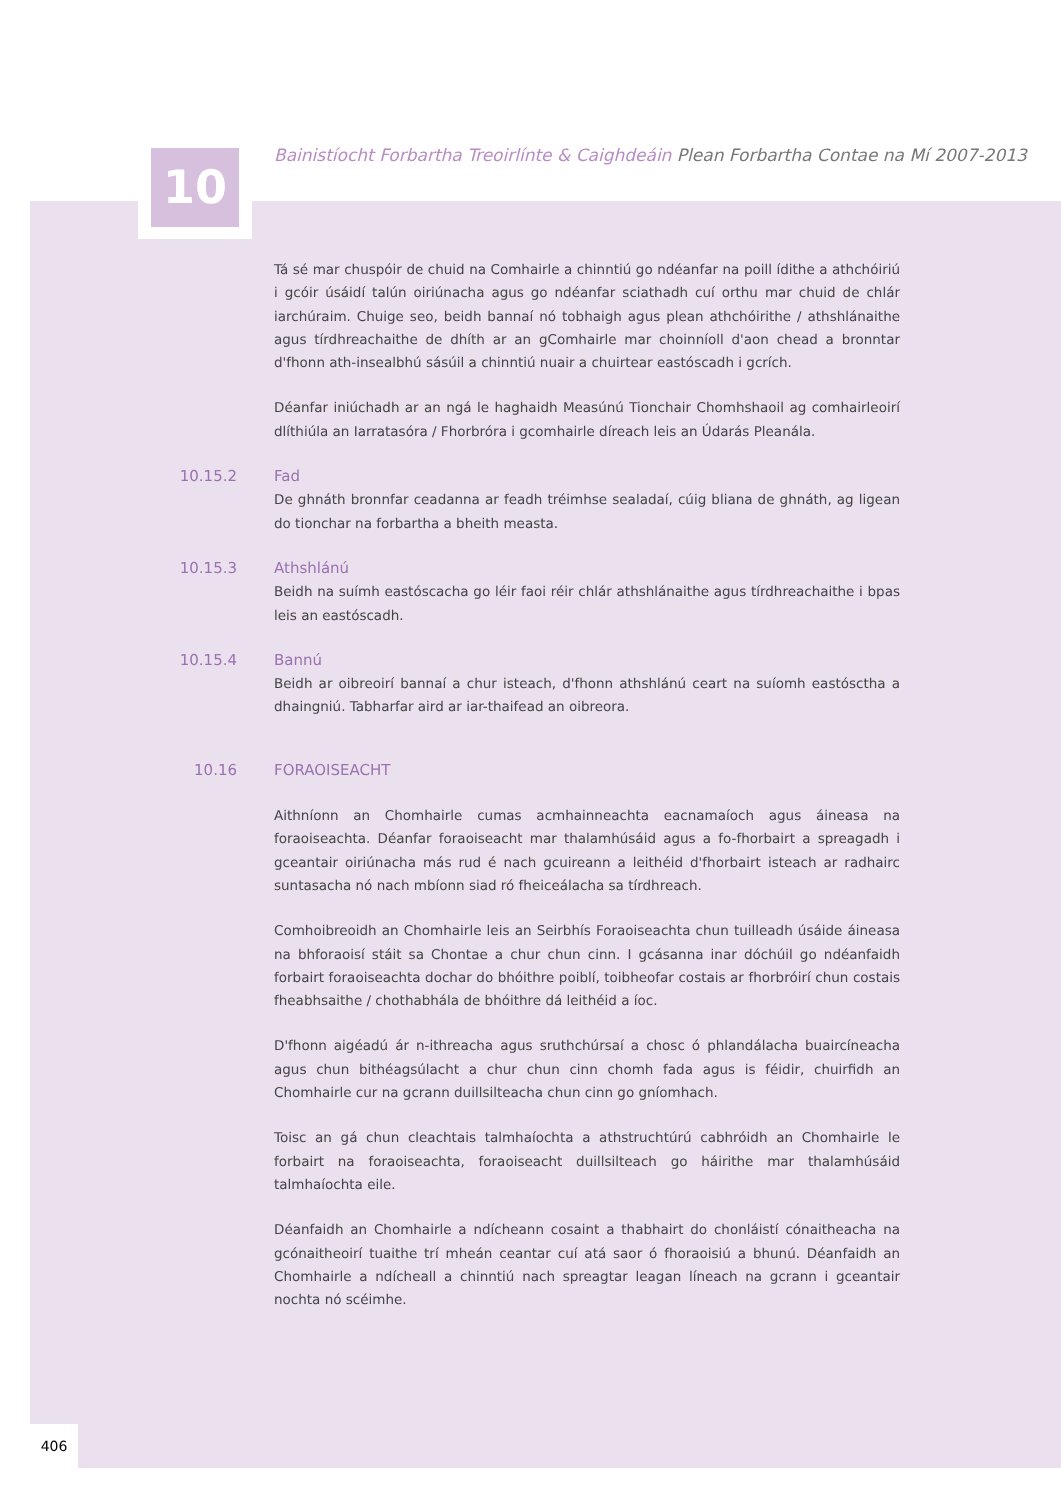10
Bainistíocht Forbartha Treoirlínte & Caighdeáin Plean Forbartha Contae na Mí 2007-2013
Tá sé mar chuspóir de chuid na Comhairle a chinntiú go ndéanfar na poill ídithe a athchóiriú i gcóir úsáidí talún oiriúnacha agus go ndéanfar sciathadh cuí orthu mar chuid de chlár iarchúraim. Chuige seo, beidh bannaí nó tobhaigh agus plean athchóirithe / athshlánaithe agus tírdhreachaithe de dhíth ar an gComhairle mar choinníoll d'aon chead a bronntar d'fhonn ath-insealbhú sásúil a chinntiú nuair a chuirtear eastóscadh i gcrích.
Déanfar iniúchadh ar an ngá le haghaidh Measúnú Tionchair Chomhshaoil ag comhairleoirí dlíthiúla an Iarratasóra / Fhorbróra i gcomhairle díreach leis an Údarás Pleanála.
10.15.2 Fad
De ghnáth bronnfar ceadanna ar feadh tréimhse sealadaí, cúig bliana de ghnáth, ag ligean do tionchar na forbartha a bheith measta.
10.15.3 Athshlánú
Beidh na suímh eastóscacha go léir faoi réir chlár athshlánaithe agus tírdhreachaithe i bpas leis an eastóscadh.
10.15.4 Bannú
Beidh ar oibreoirí bannaí a chur isteach, d'fhonn athshlánú ceart na suíomh eastósctha a dhaingniú. Tabharfar aird ar iar-thaifead an oibreora.
10.16 FORAOISEACHT
Aithníonn an Chomhairle cumas acmhainneachta eacnamaíoch agus áineasa na foraoiseachta. Déanfar foraoiseacht mar thalamhúsáid agus a fo-fhorbairt a spreagadh i gceantair oiriúnacha más rud é nach gcuireann a leithéid d'fhorbairt isteach ar radhairc suntasacha nó nach mbíonn siad ró fheiceálacha sa tírdhreach.
Comhoibreoidh an Chomhairle leis an Seirbhís Foraoiseachta chun tuilleadh úsáide áineasa na bhforaoisí stáit sa Chontae a chur chun cinn. I gcásanna inar dóchúil go ndéanfaidh forbairt foraoiseachta dochar do bhóithre poiblí, toibheofar costais ar fhorbróirí chun costais fheabhsaithe / chothabhála de bhóithre dá leithéid a íoc.
D'fhonn aigéadú ár n-ithreacha agus sruthchúrsaí a chosc ó phlandálacha buaircíneacha agus chun bithéagsúlacht a chur chun cinn chomh fada agus is féidir, chuirfidh an Chomhairle cur na gcrann duillsilteacha chun cinn go gníomhach.
Toisc an gá chun cleachtais talmhaíochta a athstruchtúrú cabhróidh an Chomhairle le forbairt na foraoiseachta, foraoiseacht duillsilteach go háirithe mar thalamhúsáid talmhaíochta eile.
Déanfaidh an Chomhairle a ndícheann cosaint a thabhairt do chonláistí cónaitheacha na gcónaitheoirí tuaithe trí mheán ceantar cuí atá saor ó fhoraoisiú a bhunú. Déanfaidh an Chomhairle a ndícheall a chinntiú nach spreagtar leagan líneach na gcrann i gceantair nochta nó scéimhe.
406